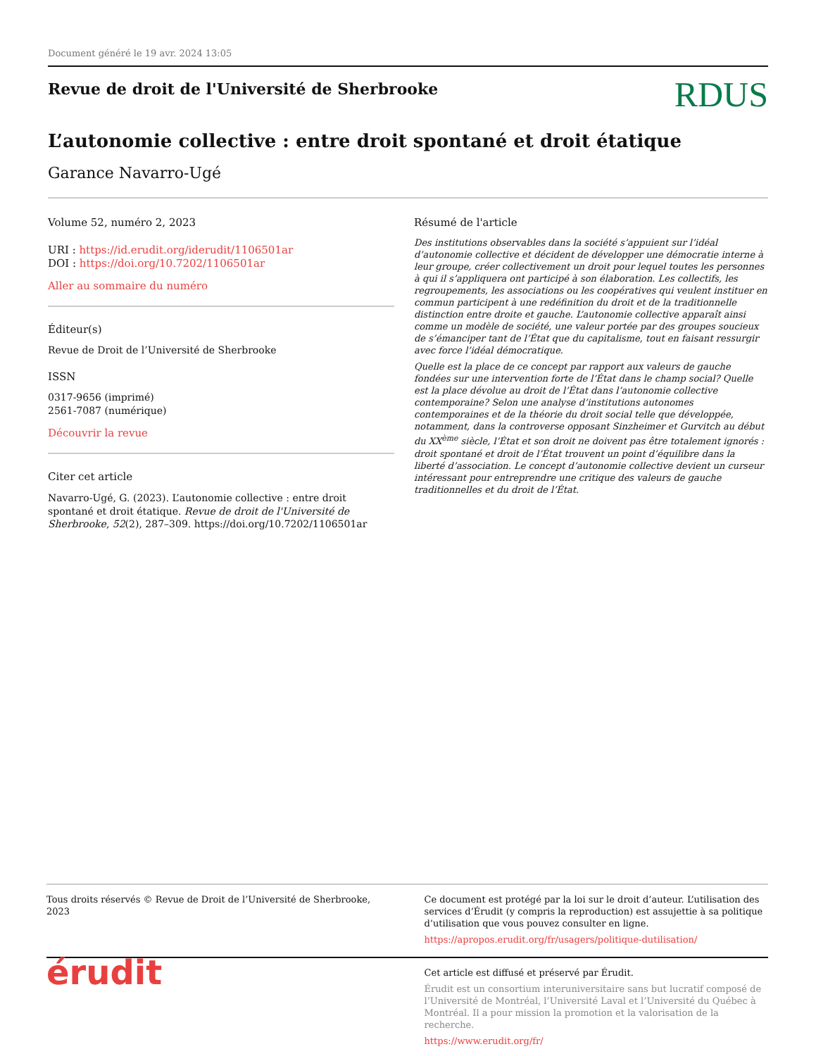Document généré le 19 avr. 2024 13:05
Revue de droit de l'Université de Sherbrooke
RDUS
L’autonomie collective : entre droit spontané et droit étatique
Garance Navarro-Ugé
Volume 52, numéro 2, 2023
URI : https://id.erudit.org/iderudit/1106501ar
DOI : https://doi.org/10.7202/1106501ar
Aller au sommaire du numéro
Éditeur(s)
Revue de Droit de l’Université de Sherbrooke
ISSN
0317-9656 (imprimé)
2561-7087 (numérique)
Découvrir la revue
Citer cet article
Navarro-Ugé, G. (2023). L’autonomie collective : entre droit spontané et droit étatique. Revue de droit de l'Université de Sherbrooke, 52(2), 287–309. https://doi.org/10.7202/1106501ar
Résumé de l'article
Des institutions observables dans la société s’appuient sur l’idéal d’autonomie collective et décident de développer une démocratie interne à leur groupe, créer collectivement un droit pour lequel toutes les personnes à qui il s’appliquera ont participé à son élaboration. Les collectifs, les regroupements, les associations ou les coopératives qui veulent instituer en commun participent à une redéfinition du droit et de la traditionnelle distinction entre droite et gauche. L’autonomie collective apparaît ainsi comme un modèle de société, une valeur portée par des groupes soucieux de s’émanciper tant de l’État que du capitalisme, tout en faisant ressurgir avec force l’idéal démocratique.
Quelle est la place de ce concept par rapport aux valeurs de gauche fondées sur une intervention forte de l’État dans le champ social? Quelle est la place dévolue au droit de l’État dans l’autonomie collective contemporaine? Selon une analyse d’institutions autonomes contemporaines et de la théorie du droit social telle que développée, notamment, dans la controverse opposant Sinzheimer et Gurvitch au début du XX<sup>ème</sup> siècle, l’État et son droit ne doivent pas être totalement ignorés : droit spontané et droit de l’État trouvent un point d’équilibre dans la liberté d’association. Le concept d’autonomie collective devient un curseur intéressant pour entreprendre une critique des valeurs de gauche traditionnelles et du droit de l’État.
Tous droits réservés © Revue de Droit de l’Université de Sherbrooke, 2023
Ce document est protégé par la loi sur le droit d’auteur. L’utilisation des services d’Érudit (y compris la reproduction) est assujettie à sa politique d’utilisation que vous pouvez consulter en ligne.
https://apropos.erudit.org/fr/usagers/politique-dutilisation/
érudit
Cet article est diffusé et préservé par Érudit.
Érudit est un consortium interuniversitaire sans but lucratif composé de l’Université de Montréal, l’Université Laval et l’Université du Québec à Montréal. Il a pour mission la promotion et la valorisation de la recherche.
https://www.erudit.org/fr/